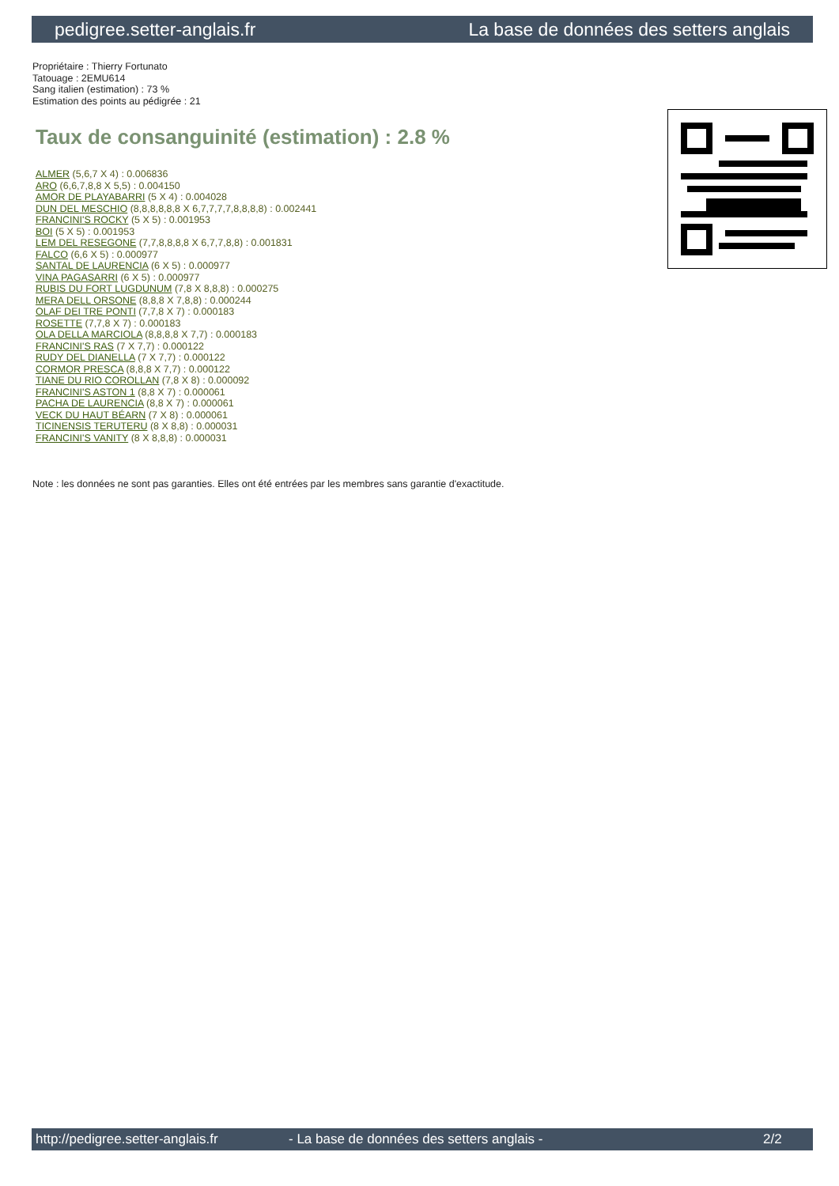pedigree.setter-anglais.fr La base de données des setters anglais
Propriétaire : Thierry Fortunato
Tatouage : 2EMU614
Sang italien (estimation) : 73 %
Estimation des points au pédigrée : 21
Taux de consanguinité (estimation) : 2.8 %
ALMER (5,6,7 X 4) : 0.006836
ARO (6,6,7,8,8 X 5,5) : 0.004150
AMOR DE PLAYABARRI (5 X 4) : 0.004028
DUN DEL MESCHIO (8,8,8,8,8,8 X 6,7,7,7,7,8,8,8,8) : 0.002441
FRANCINI'S ROCKY (5 X 5) : 0.001953
BOI (5 X 5) : 0.001953
LEM DEL RESEGONE (7,7,8,8,8,8 X 6,7,7,8,8) : 0.001831
FALCO (6,6 X 5) : 0.000977
SANTAL DE LAURENCIA (6 X 5) : 0.000977
VINA PAGASARRI (6 X 5) : 0.000977
RUBIS DU FORT LUGDUNUM (7,8 X 8,8,8) : 0.000275
MERA DELL ORSONE (8,8,8 X 7,8,8) : 0.000244
OLAF DEI TRE PONTI (7,7,8 X 7) : 0.000183
ROSETTE (7,7,8 X 7) : 0.000183
OLA DELLA MARCIOLA (8,8,8,8 X 7,7) : 0.000183
FRANCINI'S RAS (7 X 7,7) : 0.000122
RUDY DEL DIANELLA (7 X 7,7) : 0.000122
CORMOR PRESCA (8,8,8 X 7,7) : 0.000122
TIANE DU RIO COROLLAN (7,8 X 8) : 0.000092
FRANCINI'S ASTON 1 (8,8 X 7) : 0.000061
PACHA DE LAURENCIA (8,8 X 7) : 0.000061
VECK DU HAUT BÉARN (7 X 8) : 0.000061
TICINENSIS TERUTERU (8 X 8,8) : 0.000031
FRANCINI'S VANITY (8 X 8,8,8) : 0.000031
Note : les données ne sont pas garanties. Elles ont été entrées par les membres sans garantie d'exactitude.
http://pedigree.setter-anglais.fr - La base de données des setters anglais - 2/2